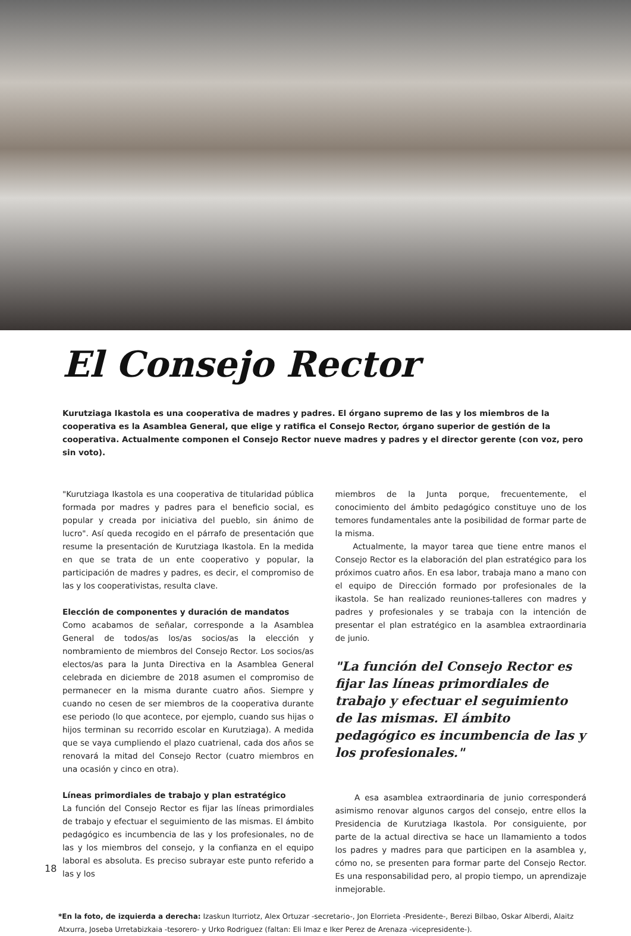El Consejo Rector
Kurutziaga Ikastola es una cooperativa de madres y padres. El órgano supremo de las y los miembros de la cooperativa es la Asamblea General, que elige y ratifica el Consejo Rector, órgano superior de gestión de la cooperativa. Actualmente componen el Consejo Rector nueve madres y padres y el director gerente (con voz, pero sin voto).
"Kurutziaga Ikastola es una cooperativa de titularidad pública formada por madres y padres para el beneficio social, es popular y creada por iniciativa del pueblo, sin ánimo de lucro". Así queda recogido en el párrafo de presentación que resume la presentación de Kurutziaga Ikastola. En la medida en que se trata de un ente cooperativo y popular, la participación de madres y padres, es decir, el compromiso de las y los cooperativistas, resulta clave.
Elección de componentes y duración de mandatos
Como acabamos de señalar, corresponde a la Asamblea General de todos/as los/as socios/as la elección y nombramiento de miembros del Consejo Rector. Los socios/as electos/as para la Junta Directiva en la Asamblea General celebrada en diciembre de 2018 asumen el compromiso de permanecer en la misma durante cuatro años. Siempre y cuando no cesen de ser miembros de la cooperativa durante ese periodo (lo que acontece, por ejemplo, cuando sus hijas o hijos terminan su recorrido escolar en Kurutziaga). A medida que se vaya cumpliendo el plazo cuatrienal, cada dos años se renovará la mitad del Consejo Rector (cuatro miembros en una ocasión y cinco en otra).
Líneas primordiales de trabajo y plan estratégico
La función del Consejo Rector es fijar las líneas primordiales de trabajo y efectuar el seguimiento de las mismas. El ámbito pedagógico es incumbencia de las y los profesionales, no de las y los miembros del consejo, y la confianza en el equipo laboral es absoluta. Es preciso subrayar este punto referido a las y los
miembros de la Junta porque, frecuentemente, el conocimiento del ámbito pedagógico constituye uno de los temores fundamentales ante la posibilidad de formar parte de la misma.
Actualmente, la mayor tarea que tiene entre manos el Consejo Rector es la elaboración del plan estratégico para los próximos cuatro años. En esa labor, trabaja mano a mano con el equipo de Dirección formado por profesionales de la ikastola. Se han realizado reuniones-talleres con madres y padres y profesionales y se trabaja con la intención de presentar el plan estratégico en la asamblea extraordinaria de junio.
"La función del Consejo Rector es fijar las líneas primordiales de trabajo y efectuar el seguimiento de las mismas. El ámbito pedagógico es incumbencia de las y los profesionales."
A esa asamblea extraordinaria de junio corresponderá asimismo renovar algunos cargos del consejo, entre ellos la Presidencia de Kurutziaga Ikastola. Por consiguiente, por parte de la actual directiva se hace un llamamiento a todos los padres y madres para que participen en la asamblea y, cómo no, se presenten para formar parte del Consejo Rector. Es una responsabilidad pero, al propio tiempo, un aprendizaje inmejorable.
*En la foto, de izquierda a derecha: Izaskun Iturriotz, Alex Ortuzar -secretario-, Jon Elorrieta -Presidente-, Berezi Bilbao, Oskar Alberdi, Alaitz Atxurra, Joseba Urretabizkaia -tesorero- y Urko Rodriguez (faltan: Eli Imaz e Iker Perez de Arenaza -vicepresidente-).
18